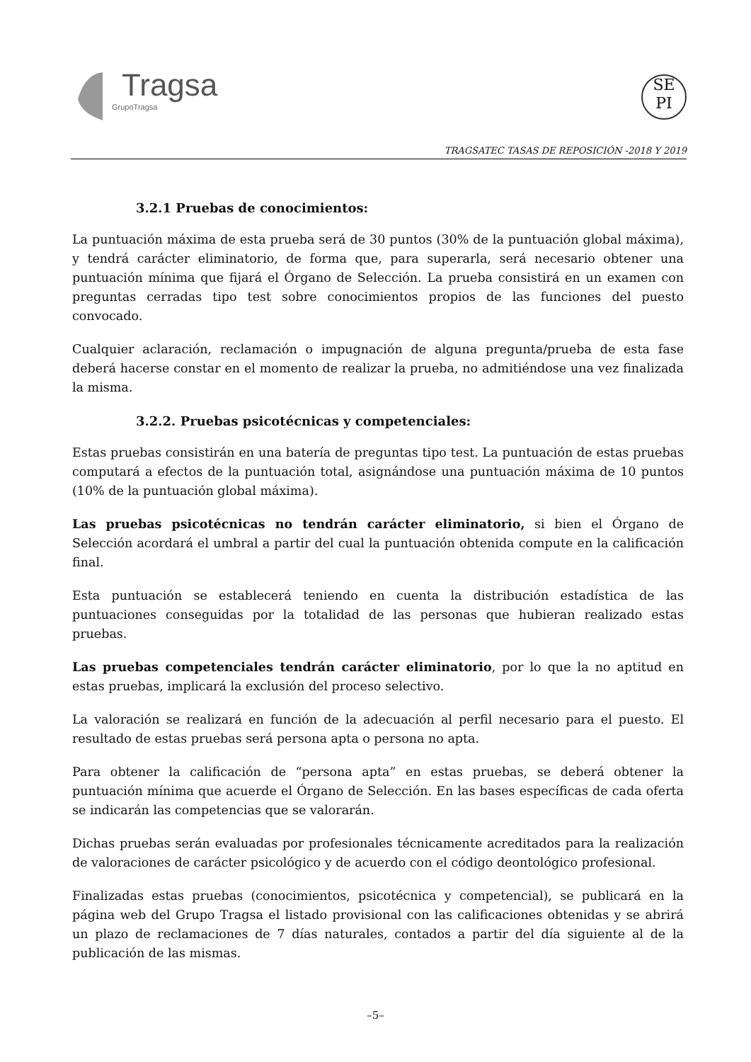Tragsa
GrupoTragsa
SE
PI
TRAGSATEC TASAS DE REPOSICIÓN -2018 Y 2019
3.2.1 Pruebas de conocimientos:
La puntuación máxima de esta prueba será de 30 puntos (30% de la puntuación global máxima), y tendrá carácter eliminatorio, de forma que, para superarla, será necesario obtener una puntuación mínima que fijará el Órgano de Selección. La prueba consistirá en un examen con preguntas cerradas tipo test sobre conocimientos propios de las funciones del puesto convocado.
Cualquier aclaración, reclamación o impugnación de alguna pregunta/prueba de esta fase deberá hacerse constar en el momento de realizar la prueba, no admitiéndose una vez finalizada la misma.
3.2.2. Pruebas psicotécnicas y competenciales:
Estas pruebas consistirán en una batería de preguntas tipo test. La puntuación de estas pruebas computará a efectos de la puntuación total, asignándose una puntuación máxima de 10 puntos (10% de la puntuación global máxima).
Las pruebas psicotécnicas no tendrán carácter eliminatorio, si bien el Órgano de Selección acordará el umbral a partir del cual la puntuación obtenida compute en la calificación final.
Esta puntuación se establecerá teniendo en cuenta la distribución estadística de las puntuaciones conseguidas por la totalidad de las personas que hubieran realizado estas pruebas.
Las pruebas competenciales tendrán carácter eliminatorio, por lo que la no aptitud en estas pruebas, implicará la exclusión del proceso selectivo.
La valoración se realizará en función de la adecuación al perfil necesario para el puesto. El resultado de estas pruebas será persona apta o persona no apta.
Para obtener la calificación de “persona apta” en estas pruebas, se deberá obtener la puntuación mínima que acuerde el Órgano de Selección. En las bases específicas de cada oferta se indicarán las competencias que se valorarán.
Dichas pruebas serán evaluadas por profesionales técnicamente acreditados para la realización de valoraciones de carácter psicológico y de acuerdo con el código deontológico profesional.
Finalizadas estas pruebas (conocimientos, psicotécnica y competencial), se publicará en la página web del Grupo Tragsa el listado provisional con las calificaciones obtenidas y se abrirá un plazo de reclamaciones de 7 días naturales, contados a partir del día siguiente al de la publicación de las mismas.
–5–